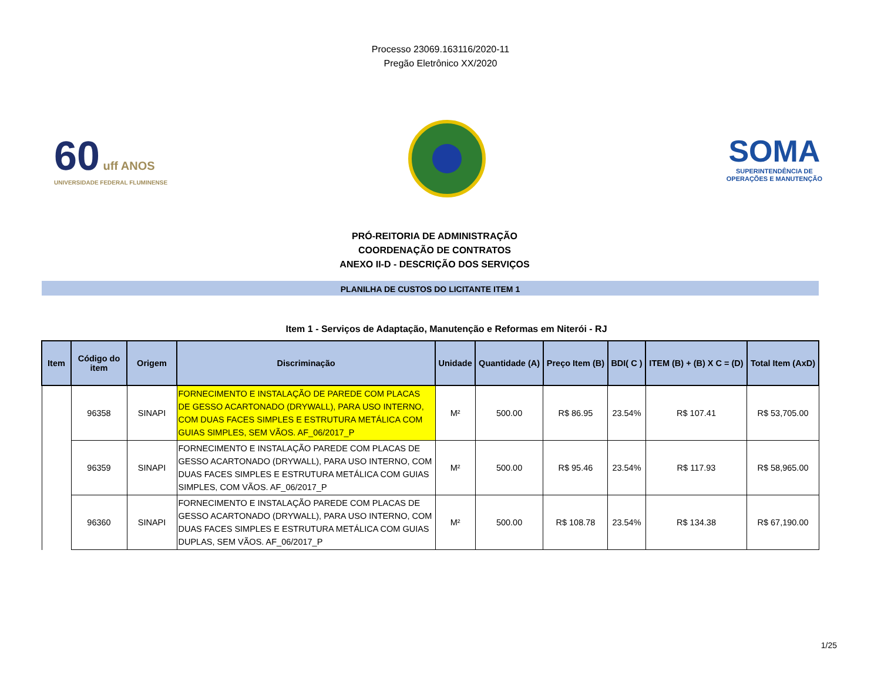Processo 23069.163116/2020-11
Pregão Eletrônico XX/2020
60 uff ANOS
UNIVERSIDADE FEDERAL FLUMINENSE
SOMA
SUPERINTENDÊNCIA DE
OPERAÇÕES E MANUTENÇÃO
PRÓ-REITORIA DE ADMINISTRAÇÃO
COORDENAÇÃO DE CONTRATOS
ANEXO II-D - DESCRIÇÃO DOS SERVIÇOS
PLANILHA DE CUSTOS DO LICITANTE ITEM 1
Item 1 - Serviços de Adaptação, Manutenção e Reformas em Niterói - RJ
| Item | Código do item | Origem | Discriminação | Unidade | Quantidade (A) | Preço Item (B) | BDI( C ) | ITEM (B) + (B) X C = (D) | Total Item (AxD) |
| --- | --- | --- | --- | --- | --- | --- | --- | --- | --- |
| | 96358 | SINAPI | FORNECIMENTO E INSTALAÇÃO DE PAREDE COM PLACAS DE GESSO ACARTONADO (DRYWALL), PARA USO INTERNO, COM DUAS FACES SIMPLES E ESTRUTURA METÁLICA COM GUIAS SIMPLES, SEM VÃOS. AF_06/2017_P | M² | 500.00 | R$ 86.95 | 23.54% | R$ 107.41 | R$ 53,705.00 |
| | 96359 | SINAPI | FORNECIMENTO E INSTALAÇÃO PAREDE COM PLACAS DE GESSO ACARTONADO (DRYWALL), PARA USO INTERNO, COM DUAS FACES SIMPLES E ESTRUTURA METÁLICA COM GUIAS SIMPLES, COM VÃOS. AF_06/2017_P | M² | 500.00 | R$ 95.46 | 23.54% | R$ 117.93 | R$ 58,965.00 |
| | 96360 | SINAPI | FORNECIMENTO E INSTALAÇÃO PAREDE COM PLACAS DE GESSO ACARTONADO (DRYWALL), PARA USO INTERNO, COM DUAS FACES SIMPLES E ESTRUTURA METÁLICA COM GUIAS DUPLAS, SEM VÃOS. AF_06/2017_P | M² | 500.00 | R$ 108.78 | 23.54% | R$ 134.38 | R$ 67,190.00 |
1/25